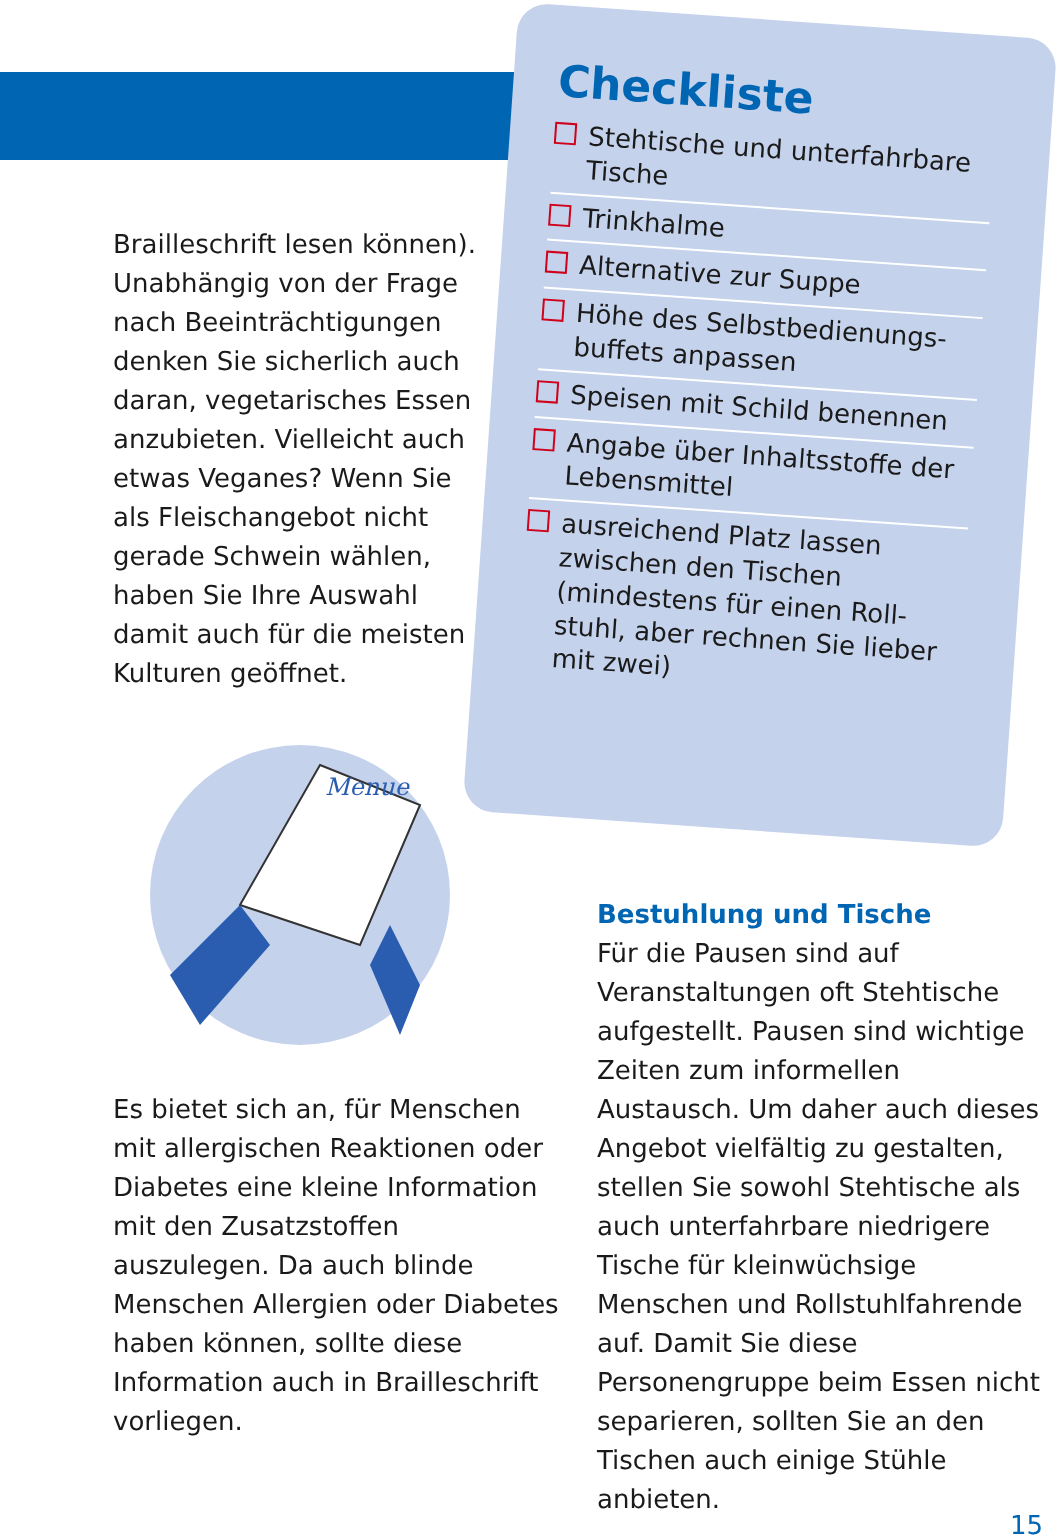Checkliste
Stehtische und unterfahrbare Tische
Trinkhalme
Alternative zur Suppe
Höhe des Selbstbedienungs-buffets anpassen
Speisen mit Schild benennen
Angabe über Inhaltsstoffe der Lebensmittel
ausreichend Platz lassen zwischen den Tischen (mindestens für einen Roll-stuhl, aber rechnen Sie lieber mit zwei)
Brailleschrift lesen können). Unabhängig von der Frage nach Beeinträchtigungen denken Sie sicherlich auch daran, vegetarisches Essen anzubieten. Vielleicht auch etwas Veganes? Wenn Sie als Fleischangebot nicht gerade Schwein wählen, haben Sie Ihre Auswahl damit auch für die meisten Kulturen geöffnet.
Menue
Es bietet sich an, für Menschen mit allergischen Reaktionen oder Diabetes eine kleine Information mit den Zusatzstoffen auszulegen. Da auch blinde Menschen Allergien oder Diabetes haben können, sollte diese Information auch in Brailleschrift vorliegen.
Bestuhlung und Tische
Für die Pausen sind auf Veranstaltungen oft Stehtische aufgestellt. Pausen sind wichtige Zeiten zum informellen Austausch. Um daher auch dieses Angebot vielfältig zu gestalten, stellen Sie sowohl Stehtische als auch unterfahrbare niedrigere Tische für kleinwüchsige Menschen und Rollstuhlfahrende auf. Damit Sie diese Personengruppe beim Essen nicht separieren, sollten Sie an den Tischen auch einige Stühle anbieten.
15